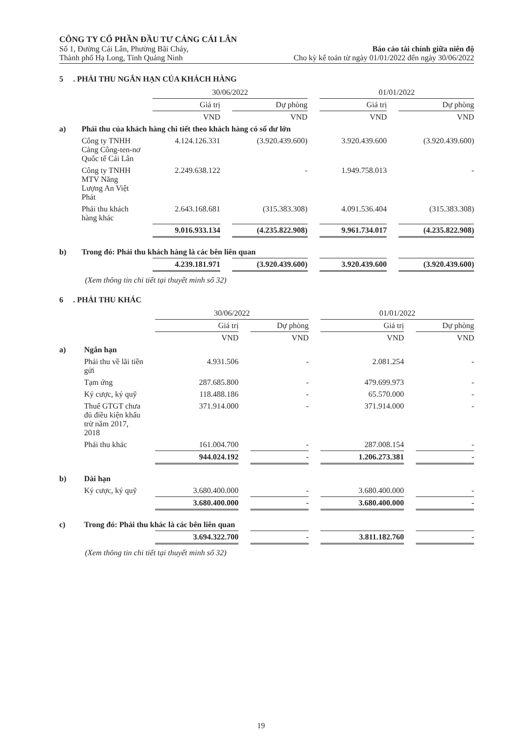CÔNG TY CỔ PHẦN ĐẦU TƯ CẢNG CÁI LÂN
Số 1, Đường Cái Lân, Phường Bãi Cháy, Báo cáo tài chính giữa niên độ
Thành phố Hạ Long, Tỉnh Quảng Ninh Cho kỳ kế toán từ ngày 01/01/2022 đến ngày 30/06/2022
5 . PHẢI THU NGẮN HẠN CỦA KHÁCH HÀNG
| | | 30/06/2022 | | 01/01/2022 | |
| --- | --- | --- | --- | --- | --- |
| | | Giá trị | Dự phòng | Giá trị | Dự phòng |
| | | VND | VND | VND | VND |
| a) | Phải thu của khách hàng chi tiết theo khách hàng có số dư lớn | | | | |
| | Công ty TNHH Cảng Công-ten-nơ Quốc tế Cái Lân | 4.124.126.331 | (3.920.439.600) | 3.920.439.600 | (3.920.439.600) |
| | Công ty TNHH MTV Năng Lượng An Việt Phát | 2.249.638.122 | - | 1.949.758.013 | - |
| | Phải thu khách hàng khác | 2.643.168.681 | (315.383.308) | 4.091.536.404 | (315.383.308) |
| | | 9.016.933.134 | (4.235.822.908) | 9.961.734.017 | (4.235.822.908) |
| b) | Trong đó: Phải thu khách hàng là các bên liên quan | | | | |
| | | 4.239.181.971 | (3.920.439.600) | 3.920.439.600 | (3.920.439.600) |
(Xem thông tin chi tiết tại thuyết minh số 32)
6 . PHẢI THU KHÁC
| | | 30/06/2022 | | 01/01/2022 | |
| --- | --- | --- | --- | --- | --- |
| | | Giá trị | Dự phòng | Giá trị | Dự phòng |
| | | VND | VND | VND | VND |
| a) | Ngắn hạn | | | | |
| | Phải thu về lãi tiền gửi | 4.931.506 | - | 2.081.254 | - |
| | Tạm ứng | 287.685.800 | - | 479.699.973 | - |
| | Ký cược, ký quỹ | 118.488.186 | - | 65.570.000 | - |
| | Thuế GTGT chưa đủ điều kiện khấu trừ năm 2017, 2018 | 371.914.000 | - | 371.914.000 | - |
| | Phải thu khác | 161.004.700 | - | 287.008.154 | - |
| | | 944.024.192 | - | 1.206.273.381 | - |
| b) | Dài hạn | | | | |
| | Ký cược, ký quỹ | 3.680.400.000 | - | 3.680.400.000 | - |
| | | 3.680.400.000 | - | 3.680.400.000 | - |
| c) | Trong đó: Phải thu khác là các bên liên quan | | | | |
| | | 3.694.322.700 | - | 3.811.182.760 | - |
(Xem thông tin chi tiết tại thuyết minh số 32)
19